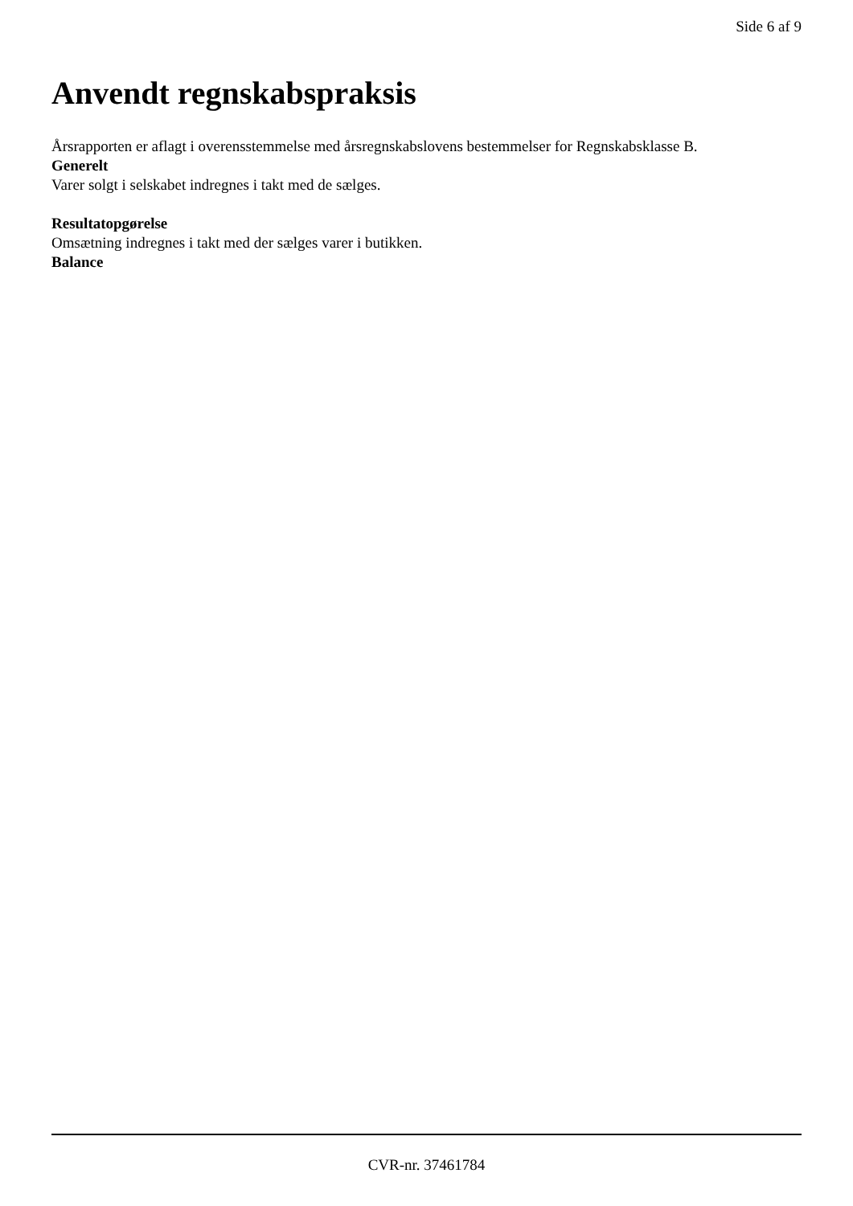Side 6 af 9
Anvendt regnskabspraksis
Årsrapporten er aflagt i overensstemmelse med årsregnskabslovens bestemmelser for Regnskabsklasse B.
Generelt
Varer solgt i selskabet indregnes i takt med de sælges.
Resultatopgørelse
Omsætning indregnes i takt med der sælges varer i butikken.
Balance
CVR-nr. 37461784